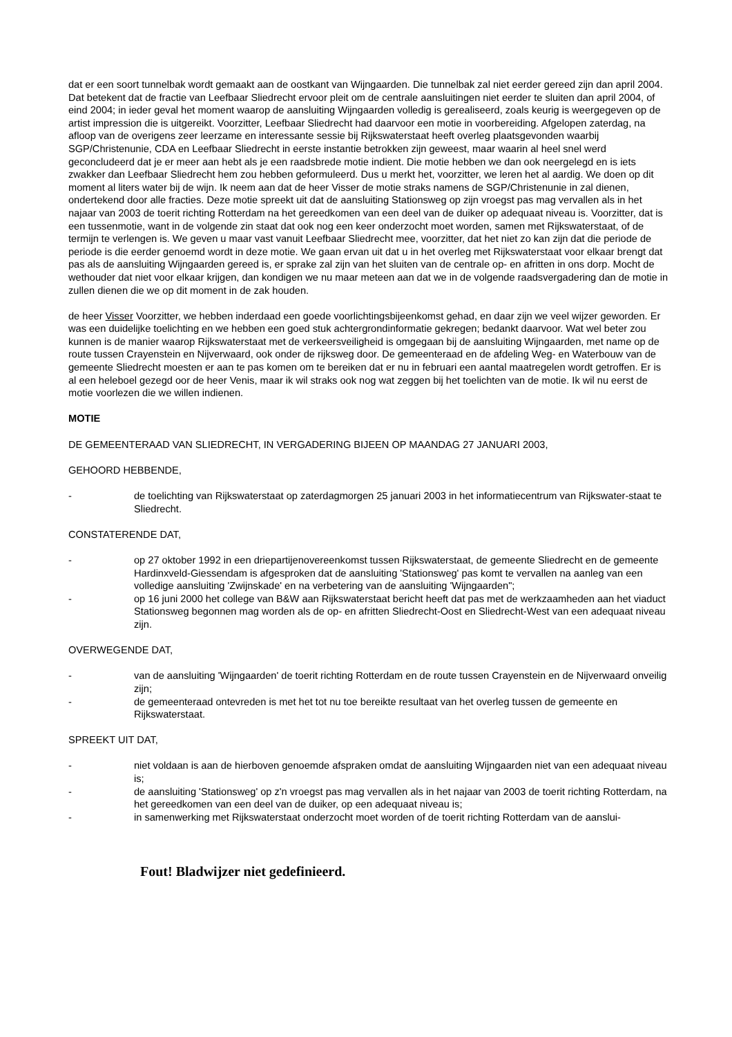dat er een soort tunnelbak wordt gemaakt aan de oostkant van Wijngaarden. Die tunnelbak zal niet eerder gereed zijn dan april 2004. Dat betekent dat de fractie van Leefbaar Sliedrecht ervoor pleit om de centrale aansluitingen niet eerder te sluiten dan april 2004, of eind 2004; in ieder geval het moment waarop de aansluiting Wijngaarden volledig is gerealiseerd, zoals keurig is weergegeven op de artist impression die is uitgereikt. Voorzitter, Leefbaar Sliedrecht had daarvoor een motie in voorbereiding. Afgelopen zaterdag, na afloop van de overigens zeer leerzame en interessante sessie bij Rijkswaterstaat heeft overleg plaatsgevonden waarbij SGP/Christenunie, CDA en Leefbaar Sliedrecht in eerste instantie betrokken zijn geweest, maar waarin al heel snel werd geconcludeerd dat je er meer aan hebt als je een raadsbrede motie indient. Die motie hebben we dan ook neergelegd en is iets zwakker dan Leefbaar Sliedrecht hem zou hebben geformuleerd. Dus u merkt het, voorzitter, we leren het al aardig. We doen op dit moment al liters water bij de wijn. Ik neem aan dat de heer Visser de motie straks namens de SGP/Christenunie in zal dienen, ondertekend door alle fracties. Deze motie spreekt uit dat de aansluiting Stationsweg op zijn vroegst pas mag vervallen als in het najaar van 2003 de toerit richting Rotterdam na het gereedkomen van een deel van de duiker op adequaat niveau is. Voorzitter, dat is een tussenmotie, want in de volgende zin staat dat ook nog een keer onderzocht moet worden, samen met Rijkswaterstaat, of de termijn te verlengen is. We geven u maar vast vanuit Leefbaar Sliedrecht mee, voorzitter, dat het niet zo kan zijn dat die periode de periode is die eerder genoemd wordt in deze motie. We gaan ervan uit dat u in het overleg met Rijkswaterstaat voor elkaar brengt dat pas als de aansluiting Wijngaarden gereed is, er sprake zal zijn van het sluiten van de centrale op- en afritten in ons dorp. Mocht de wethouder dat niet voor elkaar krijgen, dan kondigen we nu maar meteen aan dat we in de volgende raadsvergadering dan de motie in zullen dienen die we op dit moment in de zak houden.
de heer Visser Voorzitter, we hebben inderdaad een goede voorlichtingsbijeenkomst gehad, en daar zijn we veel wijzer geworden. Er was een duidelijke toelichting en we hebben een goed stuk achtergrondinformatie gekregen; bedankt daarvoor. Wat wel beter zou kunnen is de manier waarop Rijkswaterstaat met de verkeersveiligheid is omgegaan bij de aansluiting Wijngaarden, met name op de route tussen Crayenstein en Nijverwaard, ook onder de rijksweg door. De gemeenteraad en de afdeling Weg- en Waterbouw van de gemeente Sliedrecht moesten er aan te pas komen om te bereiken dat er nu in februari een aantal maatregelen wordt getroffen. Er is al een heleboel gezegd oor de heer Venis, maar ik wil straks ook nog wat zeggen bij het toelichten van de motie. Ik wil nu eerst de motie voorlezen die we willen indienen.
MOTIE
DE GEMEENTERAAD VAN SLIEDRECHT, IN VERGADERING BIJEEN OP MAANDAG 27 JANUARI 2003,
GEHOORD HEBBENDE,
- de toelichting van Rijkswaterstaat op zaterdagmorgen 25 januari 2003 in het informatiecentrum van Rijkswater-staat te Sliedrecht.
CONSTATERENDE DAT,
- op 27 oktober 1992 in een driepartijenovereenkomst tussen Rijkswaterstaat, de gemeente Sliedrecht en de gemeente Hardinxveld-Giessendam is afgesproken dat de aansluiting 'Stationsweg' pas komt te vervallen na aanleg van een volledige aansluiting 'Zwijnskade' en na verbetering van de aansluiting 'Wijngaarden";
- op 16 juni 2000 het college van B&W aan Rijkswaterstaat bericht heeft dat pas met de werkzaamheden aan het viaduct Stationsweg begonnen mag worden als de op- en afritten Sliedrecht-Oost en Sliedrecht-West van een adequaat niveau zijn.
OVERWEGENDE DAT,
- van de aansluiting 'Wijngaarden' de toerit richting Rotterdam en de route tussen Crayenstein en de Nijverwaard onveilig zijn;
- de gemeenteraad ontevreden is met het tot nu toe bereikte resultaat van het overleg tussen de gemeente en Rijkswaterstaat.
SPREEKT UIT DAT,
- niet voldaan is aan de hierboven genoemde afspraken omdat de aansluiting Wijngaarden niet van een adequaat niveau is;
- de aansluiting 'Stationsweg' op z'n vroegst pas mag vervallen als in het najaar van 2003 de toerit richting Rotterdam, na het gereedkomen van een deel van de duiker, op een adequaat niveau is;
- in samenwerking met Rijkswaterstaat onderzocht moet worden of de toerit richting Rotterdam van de aanslui-
Fout! Bladwijzer niet gedefinieerd.